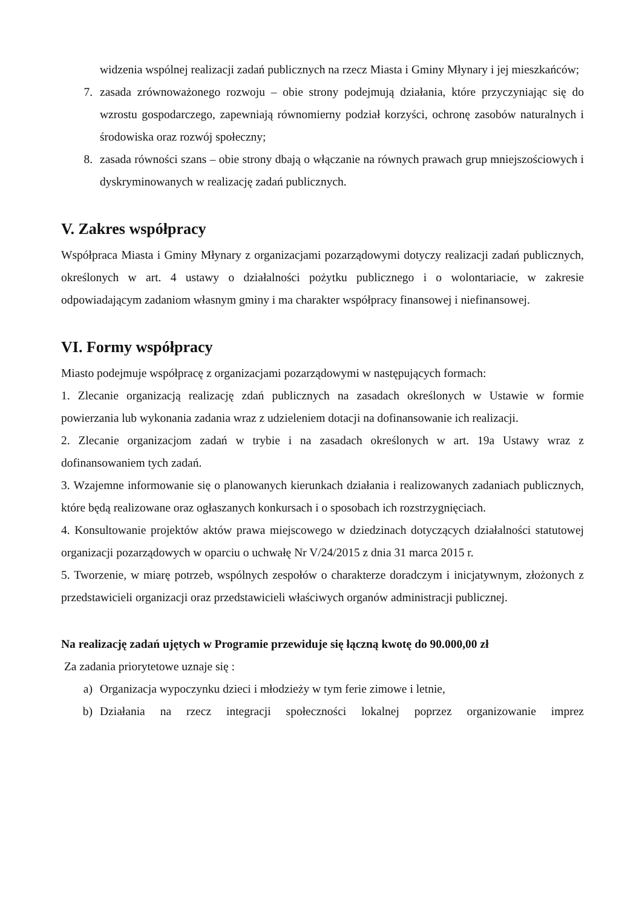widzenia wspólnej realizacji zadań publicznych na rzecz Miasta i Gminy Młynary i jej mieszkańców;
7. zasada zrównoważonego rozwoju – obie strony podejmują działania, które przyczyniając się do wzrostu gospodarczego, zapewniają równomierny podział korzyści, ochronę zasobów naturalnych i środowiska oraz rozwój społeczny;
8. zasada równości szans – obie strony dbają o włączanie na równych prawach grup mniejszościowych i dyskryminowanych w realizację zadań publicznych.
V. Zakres współpracy
Współpraca Miasta i Gminy Młynary z organizacjami pozarządowymi dotyczy realizacji zadań publicznych, określonych w art. 4 ustawy o działalności pożytku publicznego i o wolontariacie, w zakresie odpowiadającym zadaniom własnym gminy i ma charakter współpracy finansowej i niefinansowej.
VI. Formy współpracy
Miasto podejmuje współpracę z organizacjami pozarządowymi w następujących formach:
1. Zlecanie organizacją realizację zdań publicznych na zasadach określonych w Ustawie w formie powierzania lub wykonania zadania wraz z udzieleniem dotacji na dofinansowanie ich realizacji.
2. Zlecanie organizacjom zadań w trybie i na zasadach określonych w art. 19a Ustawy wraz z dofinansowaniem tych zadań.
3. Wzajemne informowanie się o planowanych kierunkach działania i realizowanych zadaniach publicznych, które będą realizowane oraz ogłaszanych konkursach i o sposobach ich rozstrzygnięciach.
4. Konsultowanie projektów aktów prawa miejscowego w dziedzinach dotyczących działalności statutowej organizacji pozarządowych w oparciu o uchwałę Nr V/24/2015 z dnia 31 marca 2015 r.
5. Tworzenie, w miarę potrzeb, wspólnych zespołów o charakterze doradczym i inicjatywnym, złożonych z przedstawicieli organizacji oraz przedstawicieli właściwych organów administracji publicznej.
Na realizację zadań ujętych w Programie przewiduje się łączną kwotę do 90.000,00 zł
Za zadania priorytetowe uznaje się :
a) Organizacja wypoczynku dzieci i młodzieży w tym ferie zimowe i letnie,
b) Działania na rzecz integracji społeczności lokalnej poprzez organizowanie imprez